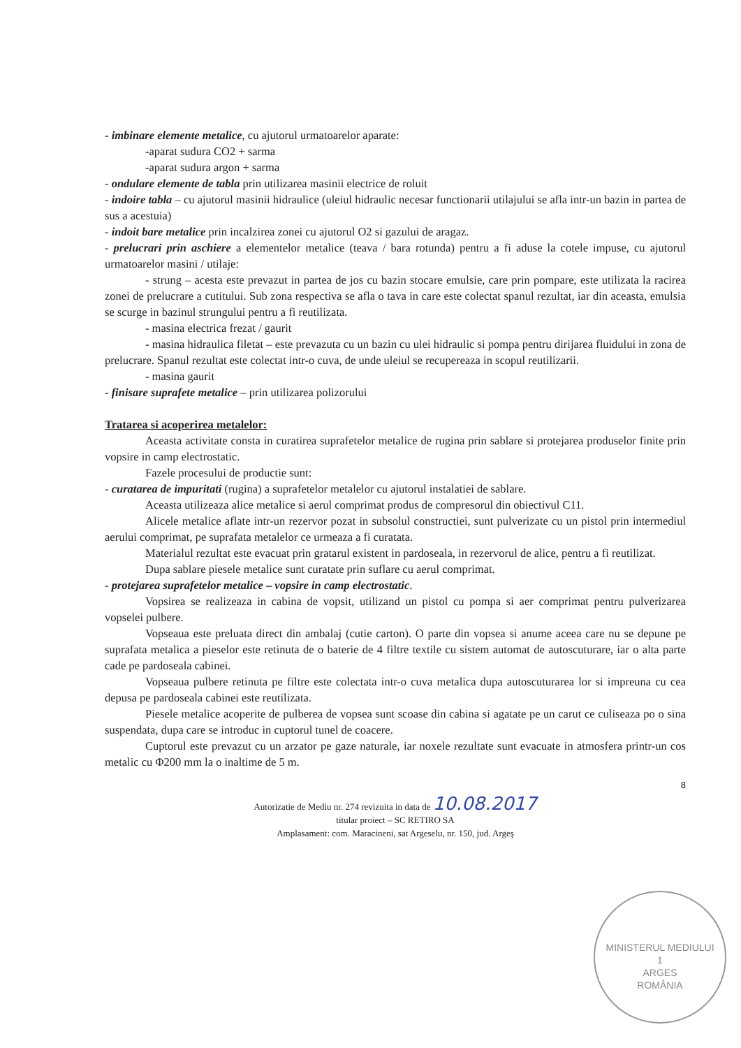- imbinare elemente metalice, cu ajutorul urmatoarelor aparate:
-aparat sudura CO2 + sarma
-aparat sudura argon + sarma
- ondulare elemente de tabla prin utilizarea masinii electrice de roluit
- indoire tabla – cu ajutorul masinii hidraulice (uleiul hidraulic necesar functionarii utilajului se afla intr-un bazin in partea de sus a acestuia)
- indoit bare metalice prin incalzirea zonei cu ajutorul O2 si gazului de aragaz.
- prelucrari prin aschiere a elementelor metalice (teava / bara rotunda) pentru a fi aduse la cotele impuse, cu ajutorul urmatoarelor masini / utilaje:
- strung – acesta este prevazut in partea de jos cu bazin stocare emulsie, care prin pompare, este utilizata la racirea zonei de prelucrare a cutitului. Sub zona respectiva se afla o tava in care este colectat spanul rezultat, iar din aceasta, emulsia se scurge in bazinul strungului pentru a fi reutilizata.
- masina electrica frezat / gaurit
- masina hidraulica filetat – este prevazuta cu un bazin cu ulei hidraulic si pompa pentru dirijarea fluidului in zona de prelucrare. Spanul rezultat este colectat intr-o cuva, de unde uleiul se recupereaza in scopul reutilizarii.
- masina gaurit
- finisare suprafete metalice – prin utilizarea polizorului
Tratarea si acoperirea metalelor:
Aceasta activitate consta in curatirea suprafetelor metalice de rugina prin sablare si protejarea produselor finite prin vopsire in camp electrostatic.
Fazele procesului de productie sunt:
- curatarea de impuritati (rugina) a suprafetelor metalelor cu ajutorul instalatiei de sablare.
Aceasta utilizeaza alice metalice si aerul comprimat produs de compresorul din obiectivul C11.
Alicele metalice aflate intr-un rezervor pozat in subsolul constructiei, sunt pulverizate cu un pistol prin intermediul aerului comprimat, pe suprafata metalelor ce urmeaza a fi curatata.
Materialul rezultat este evacuat prin gratarul existent in pardoseala, in rezervorul de alice, pentru a fi reutilizat.
Dupa sablare piesele metalice sunt curatate prin suflare cu aerul comprimat.
- protejarea suprafetelor metalice – vopsire in camp electrostatic.
Vopsirea se realizeaza in cabina de vopsit, utilizand un pistol cu pompa si aer comprimat pentru pulverizarea vopselei pulbere.
Vopseaua este preluata direct din ambalaj (cutie carton). O parte din vopsea si anume aceea care nu se depune pe suprafata metalica a pieselor este retinuta de o baterie de 4 filtre textile cu sistem automat de autoscuturare, iar o alta parte cade pe pardoseala cabinei.
Vopseaua pulbere retinuta pe filtre este colectata intr-o cuva metalica dupa autoscuturarea lor si impreuna cu cea depusa pe pardoseala cabinei este reutilizata.
Piesele metalice acoperite de pulberea de vopsea sunt scoase din cabina si agatate pe un carut ce culiseaza po o sina suspendata, dupa care se introduc in cuptorul tunel de coacere.
Cuptorul este prevazut cu un arzator pe gaze naturale, iar noxele rezultate sunt evacuate in atmosfera printr-un cos metalic cu Φ200 mm la o inaltime de 5 m.
8
Autorizatie de Mediu nr. 274 revizuita in data de 10.08.2017
titular proiect – SC RETIRO SA
Amplasament: com. Maracineni, sat Argeselu, nr. 150, jud. Argeş
MINISTERUL MEDIULUI
1
ARGES
ROMÂNIA